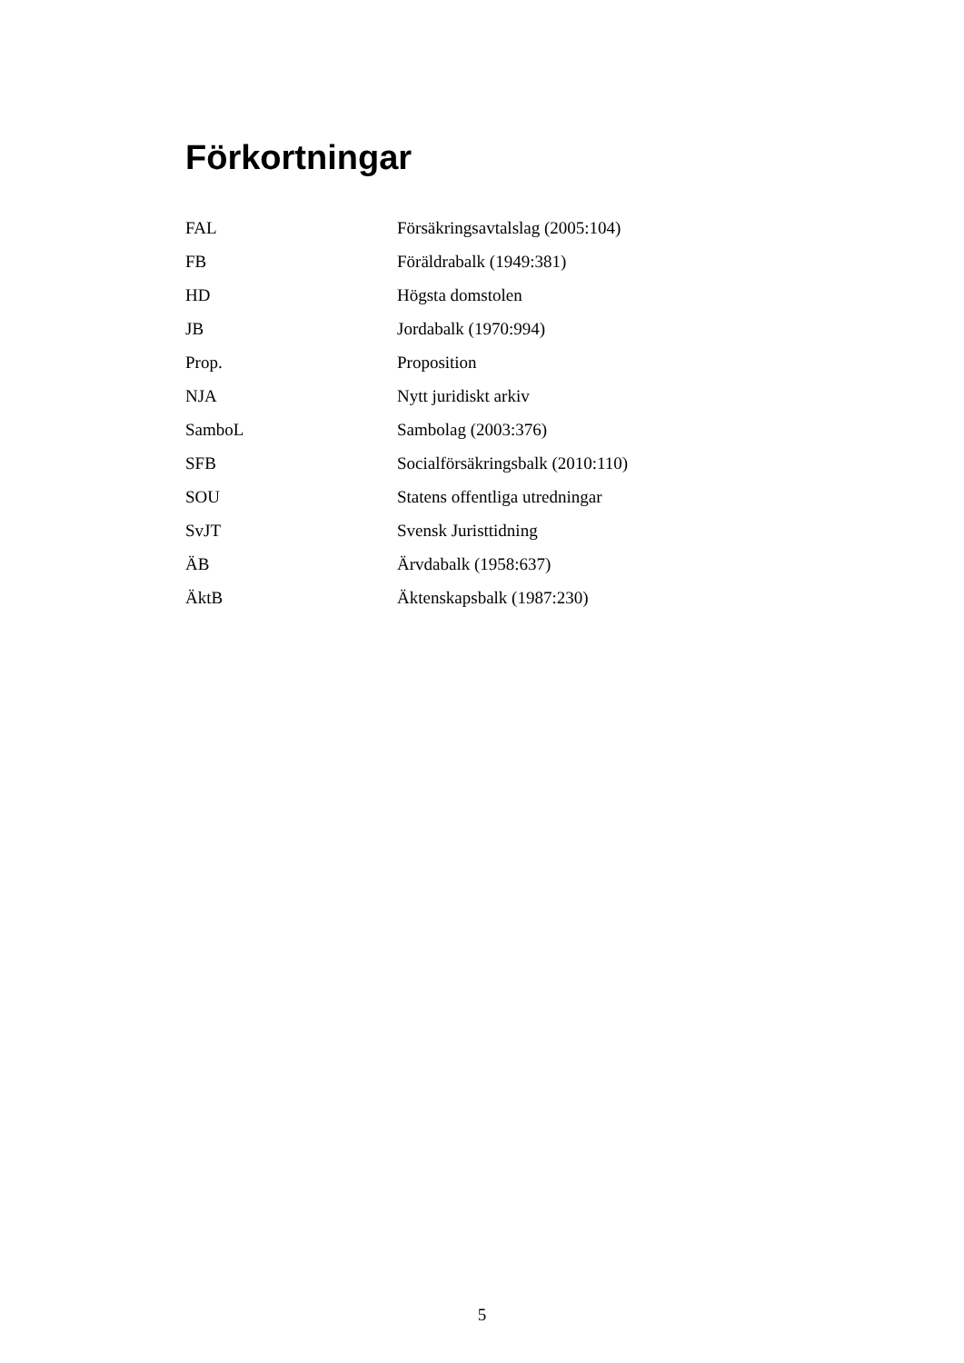Förkortningar
| FAL | Försäkringsavtalslag (2005:104) |
| FB | Föräldrabalk (1949:381) |
| HD | Högsta domstolen |
| JB | Jordabalk (1970:994) |
| Prop. | Proposition |
| NJA | Nytt juridiskt arkiv |
| SamboL | Sambolag (2003:376) |
| SFB | Socialförsäkringsbalk (2010:110) |
| SOU | Statens offentliga utredningar |
| SvJT | Svensk Juristtidning |
| ÄB | Ärvdabalk (1958:637) |
| ÄktB | Äktenskapsbalk (1987:230) |
5